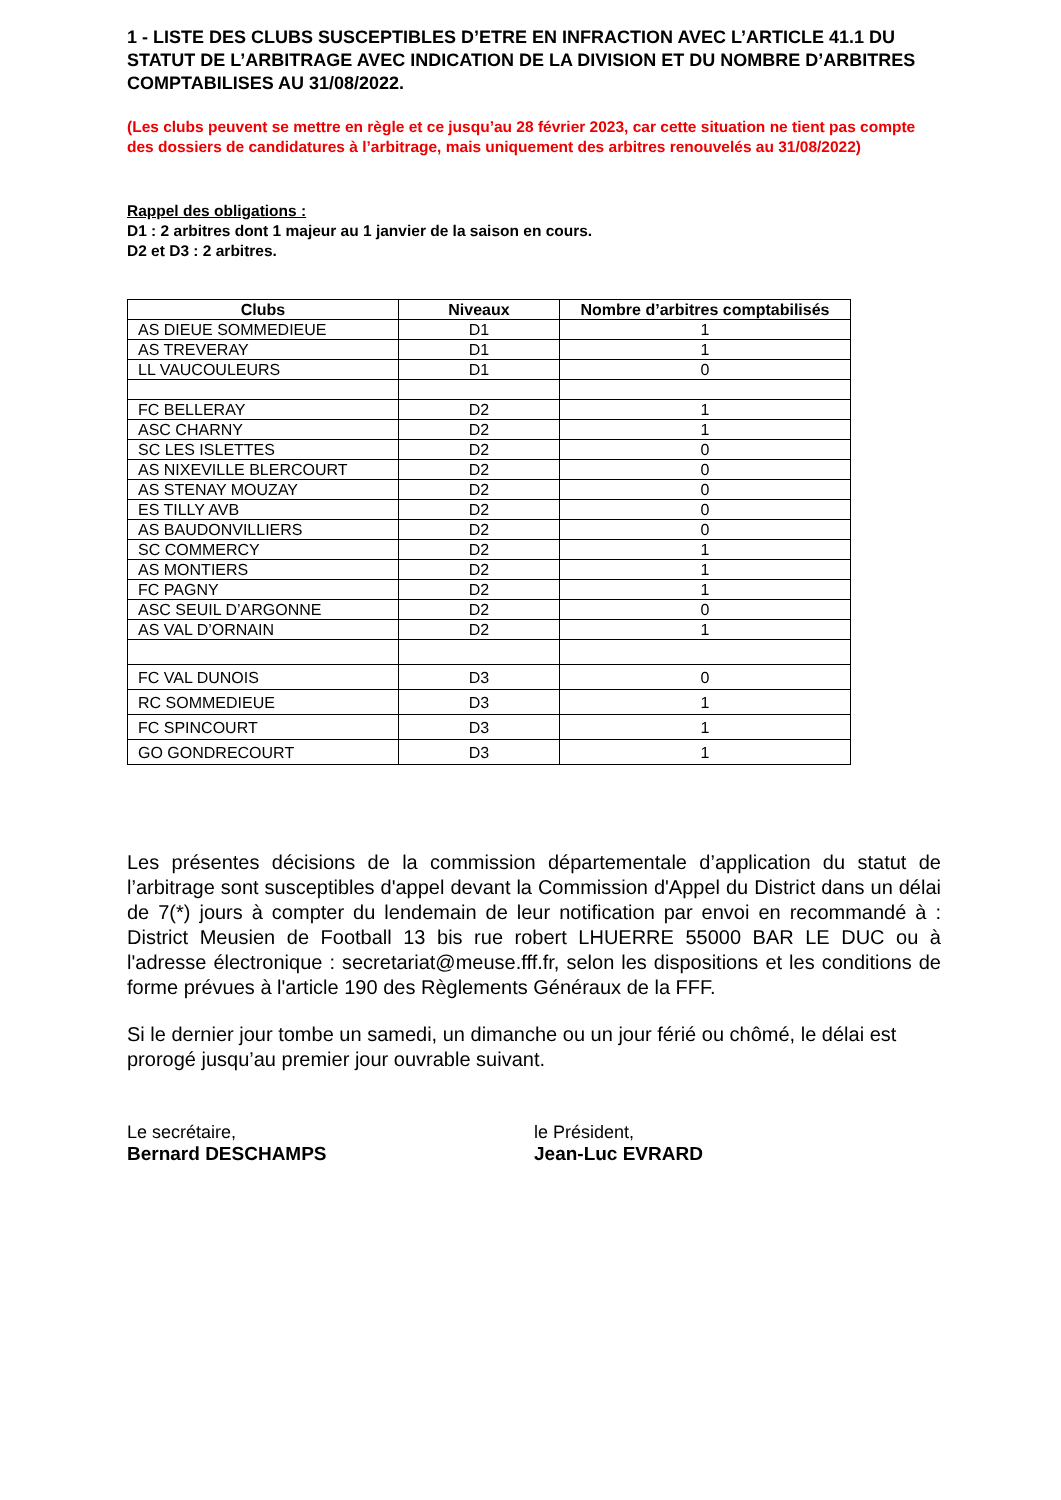1 - LISTE DES CLUBS SUSCEPTIBLES D’ETRE EN INFRACTION AVEC L’ARTICLE 41.1 DU STATUT DE L’ARBITRAGE AVEC INDICATION DE LA DIVISION ET DU NOMBRE D’ARBITRES COMPTABILISES AU 31/08/2022.
(Les clubs peuvent se mettre en règle et ce jusqu’au 28 février 2023, car cette situation ne tient pas compte des dossiers de candidatures à l’arbitrage, mais uniquement des arbitres renouvelés au 31/08/2022)
Rappel des obligations :
D1 : 2 arbitres dont 1 majeur au 1 janvier de la saison en cours.
D2 et D3 : 2 arbitres.
| Clubs | Niveaux | Nombre d’arbitres comptabilisés |
| --- | --- | --- |
| AS DIEUE SOMMEDIEUE | D1 | 1 |
| AS TREVERAY | D1 | 1 |
| LL VAUCOULEURS | D1 | 0 |
| FC BELLERAY | D2 | 1 |
| ASC CHARNY | D2 | 1 |
| SC LES ISLETTES | D2 | 0 |
| AS NIXEVILLE BLERCOURT | D2 | 0 |
| AS STENAY MOUZAY | D2 | 0 |
| ES TILLY AVB | D2 | 0 |
| AS BAUDONVILLIERS | D2 | 0 |
| SC COMMERCY | D2 | 1 |
| AS MONTIERS | D2 | 1 |
| FC PAGNY | D2 | 1 |
| ASC SEUIL D’ARGONNE | D2 | 0 |
| AS VAL D’ORNAIN | D2 | 1 |
| FC VAL DUNOIS | D3 | 0 |
| RC SOMMEDIEUE | D3 | 1 |
| FC SPINCOURT | D3 | 1 |
| GO GONDRECOURT | D3 | 1 |
Les présentes décisions de la commission départementale d’application du statut de l’arbitrage sont susceptibles d'appel devant la Commission d'Appel du District dans un délai de 7(*) jours à compter du lendemain de leur notification par envoi en recommandé à : District Meusien de Football 13 bis rue robert LHUERRE 55000 BAR LE DUC ou à l'adresse électronique : secretariat@meuse.fff.fr, selon les dispositions et les conditions de forme prévues à l'article 190 des Règlements Généraux de la FFF.
Si le dernier jour tombe un samedi, un dimanche ou un jour férié ou chômé, le délai est prorogé jusqu’au premier jour ouvrable suivant.
Le secrétaire,
Bernard DESCHAMPS
le Président,
Jean-Luc EVRARD